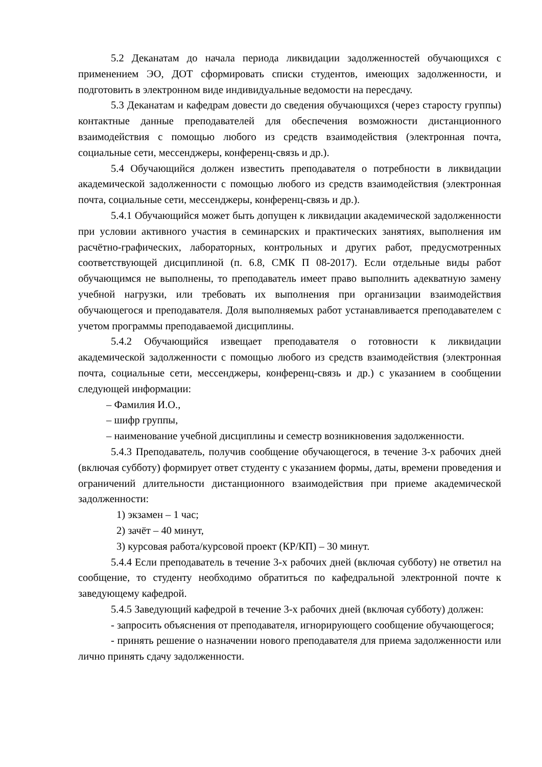5.2 Деканатам до начала периода ликвидации задолженностей обучающихся с применением ЭО, ДОТ сформировать списки студентов, имеющих задолженности, и подготовить в электронном виде индивидуальные ведомости на пересдачу.
5.3 Деканатам и кафедрам довести до сведения обучающихся (через старосту группы) контактные данные преподавателей для обеспечения возможности дистанционного взаимодействия с помощью любого из средств взаимодействия (электронная почта, социальные сети, мессенджеры, конференц-связь и др.).
5.4 Обучающийся должен известить преподавателя о потребности в ликвидации академической задолженности с помощью любого из средств взаимодействия (электронная почта, социальные сети, мессенджеры, конференц-связь и др.).
5.4.1 Обучающийся может быть допущен к ликвидации академической задолженности при условии активного участия в семинарских и практических занятиях, выполнения им расчётно-графических, лабораторных, контрольных и других работ, предусмотренных соответствующей дисциплиной (п. 6.8, СМК П 08-2017). Если отдельные виды работ обучающимся не выполнены, то преподаватель имеет право выполнить адекватную замену учебной нагрузки, или требовать их выполнения при организации взаимодействия обучающегося и преподавателя. Доля выполняемых работ устанавливается преподавателем с учетом программы преподаваемой дисциплины.
5.4.2 Обучающийся извещает преподавателя о готовности к ликвидации академической задолженности с помощью любого из средств взаимодействия (электронная почта, социальные сети, мессенджеры, конференц-связь и др.) с указанием в сообщении следующей информации:
– Фамилия И.О.,
– шифр группы,
– наименование учебной дисциплины и семестр возникновения задолженности.
5.4.3 Преподаватель, получив сообщение обучающегося, в течение 3-х рабочих дней (включая субботу) формирует ответ студенту с указанием формы, даты, времени проведения и ограничений длительности дистанционного взаимодействия при приеме академической задолженности:
1) экзамен – 1 час;
2) зачёт – 40 минут,
3) курсовая работа/курсовой проект (КР/КП) – 30 минут.
5.4.4 Если преподаватель в течение 3-х рабочих дней (включая субботу) не ответил на сообщение, то студенту необходимо обратиться по кафедральной электронной почте к заведующему кафедрой.
5.4.5 Заведующий кафедрой в течение 3-х рабочих дней (включая субботу) должен:
- запросить объяснения от преподавателя, игнорирующего сообщение обучающегося;
- принять решение о назначении нового преподавателя для приема задолженности или лично принять сдачу задолженности.